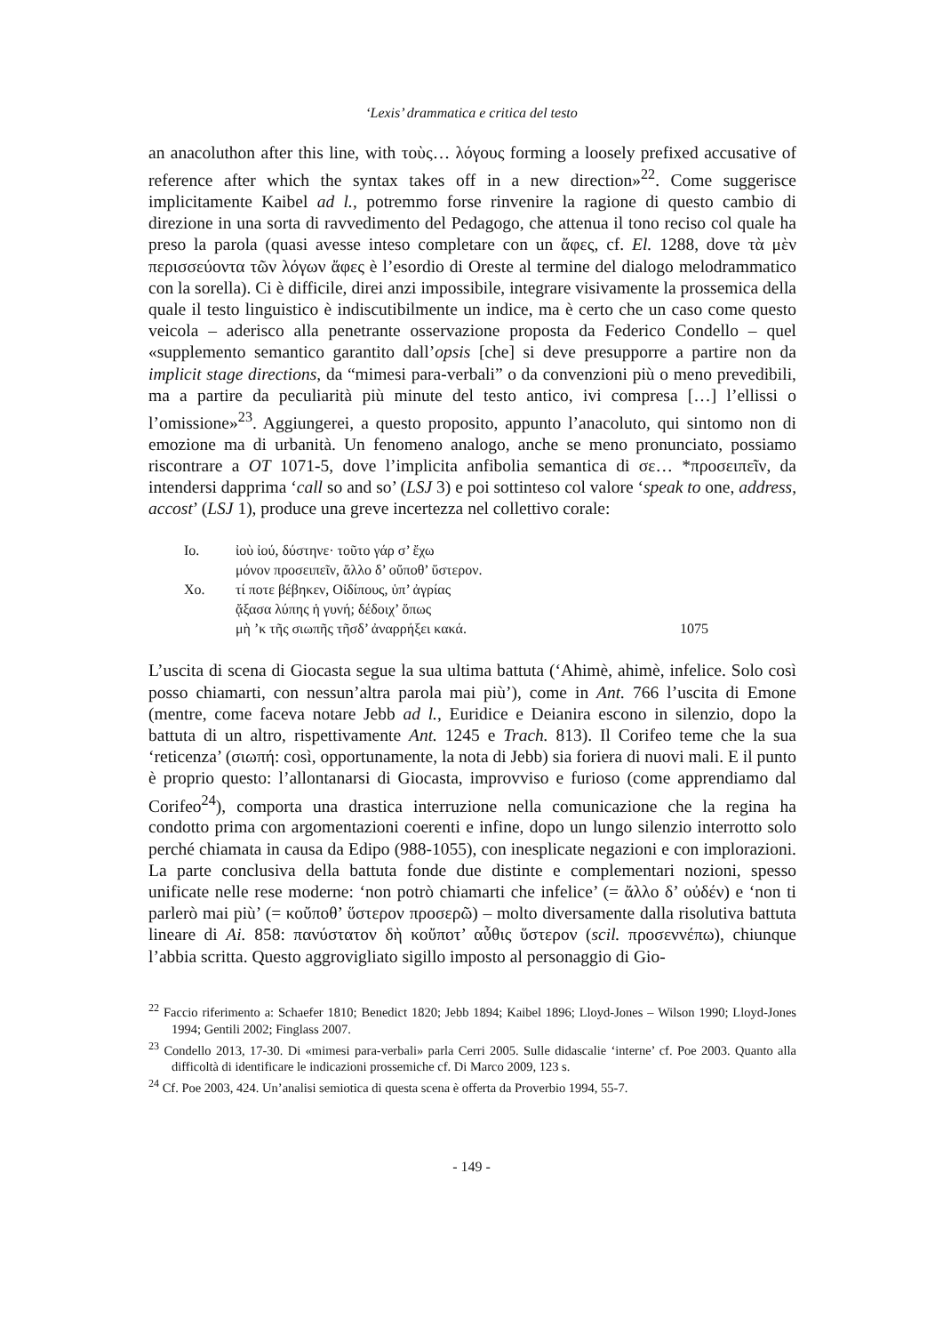‘Lexis’ drammatica e critica del testo
an anacoluthon after this line, with τοὺς… λόγους forming a loosely prefixed accusative of reference after which the syntax takes off in a new direction»<sup>22</sup>. Come suggerisce implicitamente Kaibel ad l., potremmo forse rinvenire la ragione di questo cambio di direzione in una sorta di ravvedimento del Pedagogo, che attenua il tono reciso col quale ha preso la parola (quasi avesse inteso completare con un ἄφες, cf. El. 1288, dove τὰ μὲν περισσεύοντα τῶν λόγων ἄφες è l’esordio di Oreste al termine del dialogo melodrammatico con la sorella). Ci è difficile, direi anzi impossibile, integrare visivamente la prossemica della quale il testo linguistico è indiscutibilmente un indice, ma è certo che un caso come questo veicola – aderisco alla penetrante osservazione proposta da Federico Condello – quel «supplemento semantico garantito dall’opsis [che] si deve presupporre a partire non da implicit stage directions, da “mimesi para-verbali” o da convenzioni più o meno prevedibili, ma a partire da peculiarità più minute del testo antico, ivi compresa […] l’ellissi o l’omissione»<sup>23</sup>. Aggiungerei, a questo proposito, appunto l’anacoluto, qui sintomo non di emozione ma di urbanità. Un fenomeno analogo, anche se meno pronunciato, possiamo riscontrare a OT 1071-5, dove l’implicita anfibolia semantica di σε… *προσειπεῖν, da intendersi dapprima ‘call so and so’ (LSJ 3) e poi sottinteso col valore ‘speak to one, address, accost’ (LSJ 1), produce una greve incertezza nel collettivo corale:
| Io. | ἰοὺ ἰού, δύστηνε· τοῦτο γάρ σ’ ἔχω | |
| | μόνον προσειπεῖν, ἄλλο δ’ οὔποθ’ ὕστερον. | |
| Χο. | τί ποτε βέβηκεν, Οἰδίπους, ὑπ’ ἀγρίας | |
| | ᾄξασα λύπης ἡ γυνή; δέδοιχ’ ὅπως | |
| | μὴ ’κ τῆς σιωπῆς τῆσδ’ ἀναρρήξει κακά. | 1075 |
L’uscita di scena di Giocasta segue la sua ultima battuta (‘Ahimè, ahimè, infelice. Solo così posso chiamarti, con nessun’altra parola mai più’), come in Ant. 766 l’uscita di Emone (mentre, come faceva notare Jebb ad l., Euridice e Deianira escono in silenzio, dopo la battuta di un altro, rispettivamente Ant. 1245 e Trach. 813). Il Corifeo teme che la sua ‘reticenza’ (σιωπή: così, opportunamente, la nota di Jebb) sia foriera di nuovi mali. E il punto è proprio questo: l’allontanarsi di Giocasta, improvviso e furioso (come apprendiamo dal Corifeo<sup>24</sup>), comporta una drastica interruzione nella comunicazione che la regina ha condotto prima con argomentazioni coerenti e infine, dopo un lungo silenzio interrotto solo perché chiamata in causa da Edipo (988-1055), con inesplicate negazioni e con implorazioni. La parte conclusiva della battuta fonde due distinte e complementari nozioni, spesso unificate nelle rese moderne: ‘non potrò chiamarti che infelice’ (= ἄλλο δ’ οὐδέν) e ‘non ti parlerò mai più’ (= κοὔποθ’ ὕστερον προσερῶ) – molto diversamente dalla risolutiva battuta lineare di Ai. 858: πανύστατον δὴ κοὔποτ’ αὖθις ὕστερον (scil. προσεννέπω), chiunque l’abbia scritta. Questo aggrovigliato sigillo imposto al personaggio di Gio-
<sup>22</sup> Faccio riferimento a: Schaefer 1810; Benedict 1820; Jebb 1894; Kaibel 1896; Lloyd-Jones – Wilson 1990; Lloyd-Jones 1994; Gentili 2002; Finglass 2007.
<sup>23</sup> Condello 2013, 17-30. Di «mimesi para-verbali» parla Cerri 2005. Sulle didascalie ‘interne’ cf. Poe 2003. Quanto alla difficoltà di identificare le indicazioni prossemiche cf. Di Marco 2009, 123 s.
<sup>24</sup> Cf. Poe 2003, 424. Un’analisi semiotica di questa scena è offerta da Proverbio 1994, 55-7.
- 149 -